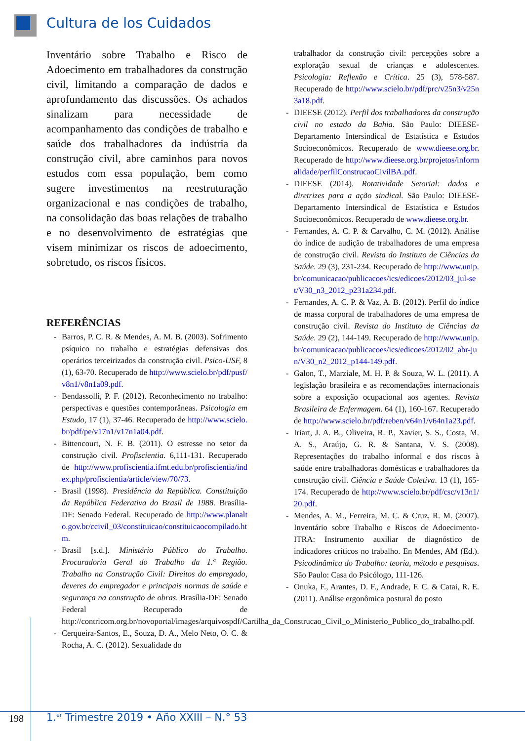Cultura de los Cuidados
Inventário sobre Trabalho e Risco de Adoecimento em trabalhadores da construção civil, limitando a comparação de dados e aprofundamento das discussões. Os achados sinalizam para necessidade de acompanhamento das condições de trabalho e saúde dos trabalhadores da indústria da construção civil, abre caminhos para novos estudos com essa população, bem como sugere investimentos na reestruturação organizacional e nas condições de trabalho, na consolidação das boas relações de trabalho e no desenvolvimento de estratégias que visem minimizar os riscos de adoecimento, sobretudo, os riscos físicos.
REFERÊNCIAS
- Barros, P. C. R. & Mendes, A. M. B. (2003). Sofrimento psíquico no trabalho e estratégias defensivas dos operários terceirizados da construção civil. Psico-USF, 8 (1), 63-70. Recuperado de http://www.scielo.br/pdf/pusf/v8n1/v8n1a09.pdf.
- Bendassolli, P. F. (2012). Reconhecimento no trabalho: perspectivas e questões contemporâneas. Psicologia em Estudo, 17 (1), 37-46. Recuperado de http://www.scielo.br/pdf/pe/v17n1/v17n1a04.pdf.
- Bittencourt, N. F. B. (2011). O estresse no setor da construção civil. Profiscientia. 6,111-131. Recuperado de http://www.profiscientia.ifmt.edu.br/profiscientia/index.php/profiscientia/article/view/70/73.
- Brasil (1998). Presidência da República. Constituição da República Federativa do Brasil de 1988. Brasília-DF: Senado Federal. Recuperado de http://www.planalto.gov.br/ccivil_03/constituicao/constituicaocompilado.htm.
- Brasil [s.d.]. Ministério Público do Trabalho. Procuradoria Geral do Trabalho da 1.ª Região. Trabalho na Construção Civil: Direitos do empregado, deveres do empregador e principais normas de saúde e segurança na construção de obras. Brasília-DF: Senado Federal Recuperado de http://contricom.org.br/novoportal/images/arquivospdf/Cartilha_da_Construcao_Civil_o_Ministerio_Publico_do_trabalho.pdf.
- Cerqueira-Santos, E., Souza, D. A., Melo Neto, O. C. & Rocha, A. C. (2012). Sexualidade do
trabalhador da construção civil: percepções sobre a exploração sexual de crianças e adolescentes. Psicologia: Reflexão e Crítica. 25 (3), 578-587. Recuperado de http://www.scielo.br/pdf/prc/v25n3/v25n3a18.pdf.
- DIEESE (2012). Perfil dos trabalhadores da construção civil no estado da Bahia. São Paulo: DIEESE-Departamento Intersindical de Estatística e Estudos Socioeconômicos. Recuperado de www.dieese.org.br. Recuperado de http://www.dieese.org.br/projetos/informalidade/perfilConstrucaoCivilBA.pdf.
- DIEESE (2014). Rotatividade Setorial: dados e diretrizes para a ação sindical. São Paulo: DIEESE-Departamento Intersindical de Estatística e Estudos Socioeconômicos. Recuperado de www.dieese.org.br.
- Fernandes, A. C. P. & Carvalho, C. M. (2012). Análise do índice de audição de trabalhadores de uma empresa de construção civil. Revista do Instituto de Ciências da Saúde. 29 (3), 231-234. Recuperado de http://www.unip.br/comunicacao/publicacoes/ics/edicoes/2012/03_jul-set/V30_n3_2012_p231a234.pdf.
- Fernandes, A. C. P. & Vaz, A. B. (2012). Perfil do índice de massa corporal de trabalhadores de uma empresa de construção civil. Revista do Instituto de Ciências da Saúde. 29 (2), 144-149. Recuperado de http://www.unip.br/comunicacao/publicacoes/ics/edicoes/2012/02_abr-jun/V30_n2_2012_p144-149.pdf.
- Galon, T., Marziale, M. H. P. & Souza, W. L. (2011). A legislação brasileira e as recomendações internacionais sobre a exposição ocupacional aos agentes. Revista Brasileira de Enfermagem. 64 (1), 160-167. Recuperado de http://www.scielo.br/pdf/reben/v64n1/v64n1a23.pdf.
- Iriart, J. A. B., Oliveira, R. P., Xavier, S. S., Costa, M. A. S., Araújo, G. R. & Santana, V. S. (2008). Representações do trabalho informal e dos riscos à saúde entre trabalhadoras domésticas e trabalhadores da construção civil. Ciência e Saúde Coletiva. 13 (1), 165-174. Recuperado de http://www.scielo.br/pdf/csc/v13n1/20.pdf.
- Mendes, A. M., Ferreira, M. C. & Cruz, R. M. (2007). Inventário sobre Trabalho e Riscos de Adoecimento-ITRA: Instrumento auxiliar de diagnóstico de indicadores críticos no trabalho. En Mendes, AM (Ed.). Psicodinâmica do Trabalho: teoria, método e pesquisas. São Paulo: Casa do Psicólogo, 111-126.
- Onuka, F., Arantes, D. F., Andrade, F. C. & Catai, R. E. (2011). Análise ergonômica postural do posto
198
1.<sup>er</sup> Trimestre 2019 • Año XXIII – N.° 53